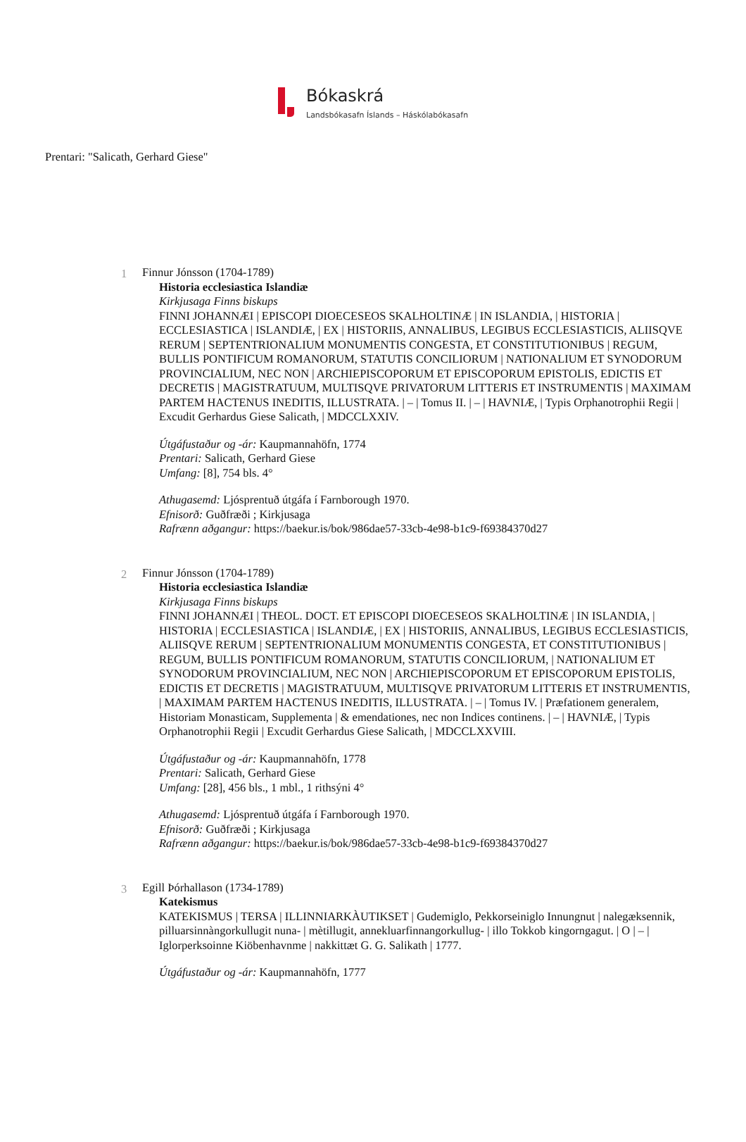Bókaskrá
Landsbókasafn Íslands – Háskólabókasafn
Prentari: "Salicath, Gerhard Giese"
1 Finnur Jónsson (1704-1789)
Historia ecclesiastica Islandiæ
Kirkjusaga Finns biskups
FINNI JOHANNÆI | EPISCOPI DIOECESEOS SKALHOLTINÆ | IN ISLANDIA, | HISTORIA | ECCLESIASTICA | ISLANDIÆ, | EX | HISTORIIS, ANNALIBUS, LEGIBUS ECCLESIASTICIS, ALIISQVE RERUM | SEPTENTRIONALIUM MONUMENTIS CONGESTA, ET CONSTITUTIONIBUS | REGUM, BULLIS PONTIFICUM ROMANORUM, STATUTIS CONCILIORUM | NATIONALIUM ET SYNODORUM PROVINCIALIUM, NEC NON | ARCHIEPISCOPORUM ET EPISCOPORUM EPISTOLIS, EDICTIS ET DECRETIS | MAGISTRATUUM, MULTISQVE PRIVATORUM LITTERIS ET INSTRUMENTIS | MAXIMAM PARTEM HACTENUS INEDITIS, ILLUSTRATA. | – | Tomus II. | – | HAVNIÆ, | Typis Orphanotrophii Regii | Excudit Gerhardus Giese Salicath, | MDCCLXXIV.
Útgáfustaður og -ár: Kaupmannahöfn, 1774
Prentari: Salicath, Gerhard Giese
Umfang: [8], 754 bls. 4°
Athugasemd: Ljósprentuð útgáfa í Farnborough 1970.
Efnisorð: Guðfræði ; Kirkjusaga
Rafrænn aðgangur: https://baekur.is/bok/986dae57-33cb-4e98-b1c9-f69384370d27
2 Finnur Jónsson (1704-1789)
Historia ecclesiastica Islandiæ
Kirkjusaga Finns biskups
FINNI JOHANNÆI | THEOL. DOCT. ET EPISCOPI DIOECESEOS SKALHOLTINÆ | IN ISLANDIA, | HISTORIA | ECCLESIASTICA | ISLANDIÆ, | EX | HISTORIIS, ANNALIBUS, LEGIBUS ECCLESIASTICIS, ALIISQVE RERUM | SEPTENTRIONALIUM MONUMENTIS CONGESTA, ET CONSTITUTIONIBUS | REGUM, BULLIS PONTIFICUM ROMANORUM, STATUTIS CONCILIORUM, | NATIONALIUM ET SYNODORUM PROVINCIALIUM, NEC NON | ARCHIEPISCOPORUM ET EPISCOPORUM EPISTOLIS, EDICTIS ET DECRETIS | MAGISTRATUUM, MULTISQVE PRIVATORUM LITTERIS ET INSTRUMENTIS, | MAXIMAM PARTEM HACTENUS INEDITIS, ILLUSTRATA. | – | Tomus IV. | Præfationem generalem, Historiam Monasticam, Supplementa | & emendationes, nec non Indices continens. | – | HAVNIÆ, | Typis Orphanotrophii Regii | Excudit Gerhardus Giese Salicath, | MDCCLXXVIII.
Útgáfustaður og -ár: Kaupmannahöfn, 1778
Prentari: Salicath, Gerhard Giese
Umfang: [28], 456 bls., 1 mbl., 1 rithsýni 4°
Athugasemd: Ljósprentuð útgáfa í Farnborough 1970.
Efnisorð: Guðfræði ; Kirkjusaga
Rafrænn aðgangur: https://baekur.is/bok/986dae57-33cb-4e98-b1c9-f69384370d27
3 Egill Þórhallason (1734-1789)
Katekismus
KATEKISMUS | TERSA | ILLINNIARKÀUTIKSET | Gudemiglo, Pekkorseiniglo Innungnut | nalegæksennik, pilluarsinnàngorkullugit nuna- | mètillugit, annekluarfinnangorkullug- | illo Tokkob kingorngagut. | O | – | Iglorperksoinne Kiöbenhavnme | nakkittæt G. G. Salikath | 1777.
Útgáfustaður og -ár: Kaupmannahöfn, 1777